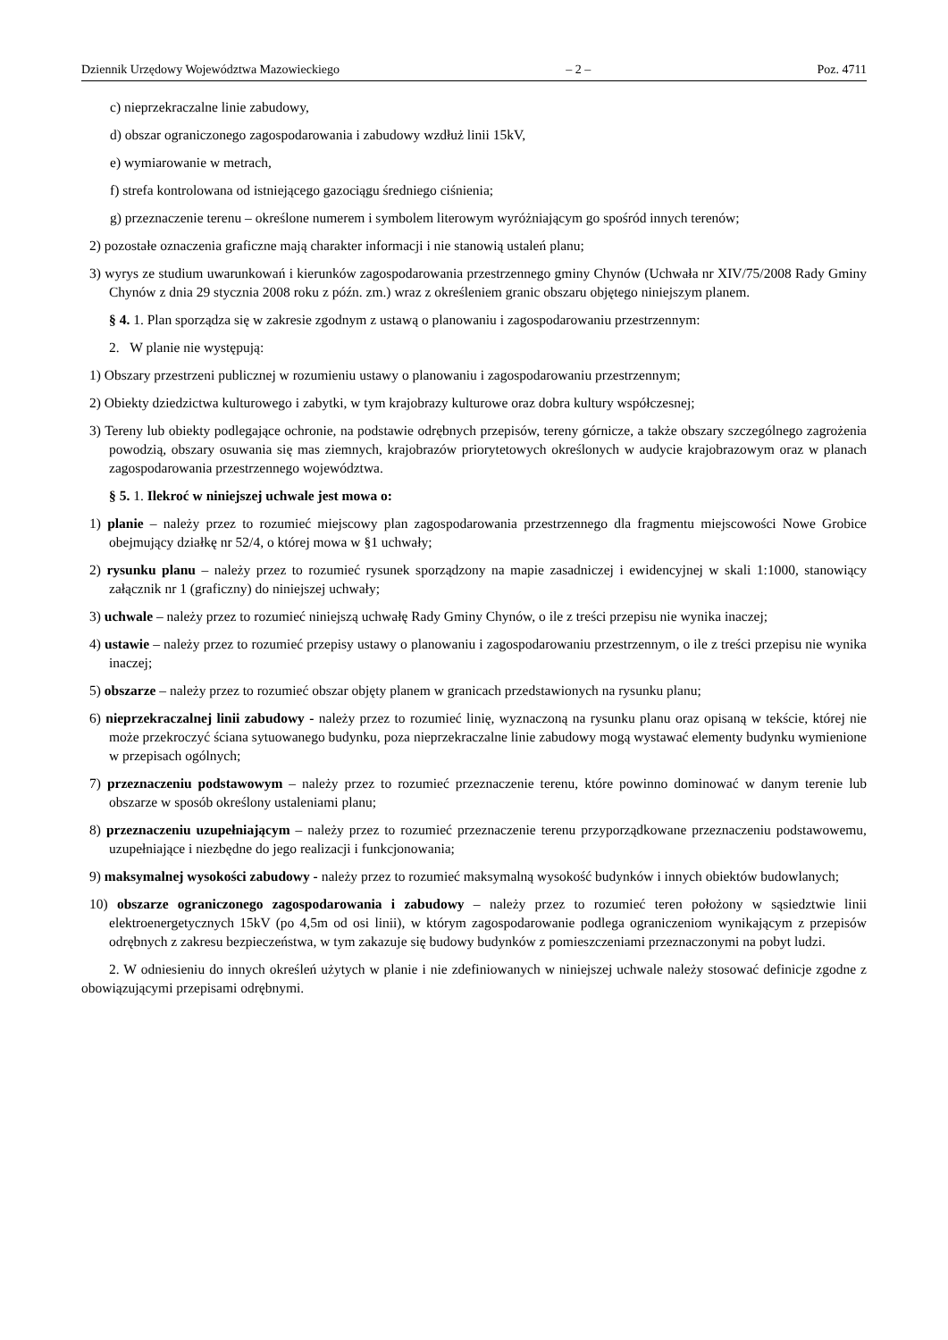Dziennik Urzędowy Województwa Mazowieckiego – 2 – Poz. 4711
c) nieprzekraczalne linie zabudowy,
d) obszar ograniczonego zagospodarowania i zabudowy wzdłuż linii 15kV,
e) wymiarowanie w metrach,
f) strefa kontrolowana od istniejącego gazociągu średniego ciśnienia;
g) przeznaczenie terenu – określone numerem i symbolem literowym wyróżniającym go spośród innych terenów;
2) pozostałe oznaczenia graficzne mają charakter informacji i nie stanowią ustaleń planu;
3) wyrys ze studium uwarunkowań i kierunków zagospodarowania przestrzennego gminy Chynów (Uchwała nr XIV/75/2008 Rady Gminy Chynów z dnia 29 stycznia 2008 roku z późn. zm.) wraz z określeniem granic obszaru objętego niniejszym planem.
§ 4. 1. Plan sporządza się w zakresie zgodnym z ustawą o planowaniu i zagospodarowaniu przestrzennym:
2. W planie nie występują:
1) Obszary przestrzeni publicznej w rozumieniu ustawy o planowaniu i zagospodarowaniu przestrzennym;
2) Obiekty dziedzictwa kulturowego i zabytki, w tym krajobrazy kulturowe oraz dobra kultury współczesnej;
3) Tereny lub obiekty podlegające ochronie, na podstawie odrębnych przepisów, tereny górnicze, a także obszary szczególnego zagrożenia powodzią, obszary osuwania się mas ziemnych, krajobrazów priorytetowych określonych w audycie krajobrazowym oraz w planach zagospodarowania przestrzennego województwa.
§ 5. 1. Ilekroć w niniejszej uchwale jest mowa o:
1) planie – należy przez to rozumieć miejscowy plan zagospodarowania przestrzennego dla fragmentu miejscowości Nowe Grobice obejmujący działkę nr 52/4, o której mowa w §1 uchwały;
2) rysunku planu – należy przez to rozumieć rysunek sporządzony na mapie zasadniczej i ewidencyjnej w skali 1:1000, stanowiący załącznik nr 1 (graficzny) do niniejszej uchwały;
3) uchwale – należy przez to rozumieć niniejszą uchwałę Rady Gminy Chynów, o ile z treści przepisu nie wynika inaczej;
4) ustawie – należy przez to rozumieć przepisy ustawy o planowaniu i zagospodarowaniu przestrzennym, o ile z treści przepisu nie wynika inaczej;
5) obszarze – należy przez to rozumieć obszar objęty planem w granicach przedstawionych na rysunku planu;
6) nieprzekraczalnej linii zabudowy - należy przez to rozumieć linię, wyznaczoną na rysunku planu oraz opisaną w tekście, której nie może przekroczyć ściana sytuowanego budynku, poza nieprzekraczalne linie zabudowy mogą wystawać elementy budynku wymienione w przepisach ogólnych;
7) przeznaczeniu podstawowym – należy przez to rozumieć przeznaczenie terenu, które powinno dominować w danym terenie lub obszarze w sposób określony ustaleniami planu;
8) przeznaczeniu uzupełniającym – należy przez to rozumieć przeznaczenie terenu przyporządkowane przeznaczeniu podstawowemu, uzupełniające i niezbędne do jego realizacji i funkcjonowania;
9) maksymalnej wysokości zabudowy - należy przez to rozumieć maksymalną wysokość budynków i innych obiektów budowlanych;
10) obszarze ograniczonego zagospodarowania i zabudowy – należy przez to rozumieć teren położony w sąsiedztwie linii elektroenergetycznych 15kV (po 4,5m od osi linii), w którym zagospodarowanie podlega ograniczeniom wynikającym z przepisów odrębnych z zakresu bezpieczeństwa, w tym zakazuje się budowy budynków z pomieszczeniami przeznaczonymi na pobyt ludzi.
2. W odniesieniu do innych określeń użytych w planie i nie zdefiniowanych w niniejszej uchwale należy stosować definicje zgodne z obowiązującymi przepisami odrębnymi.